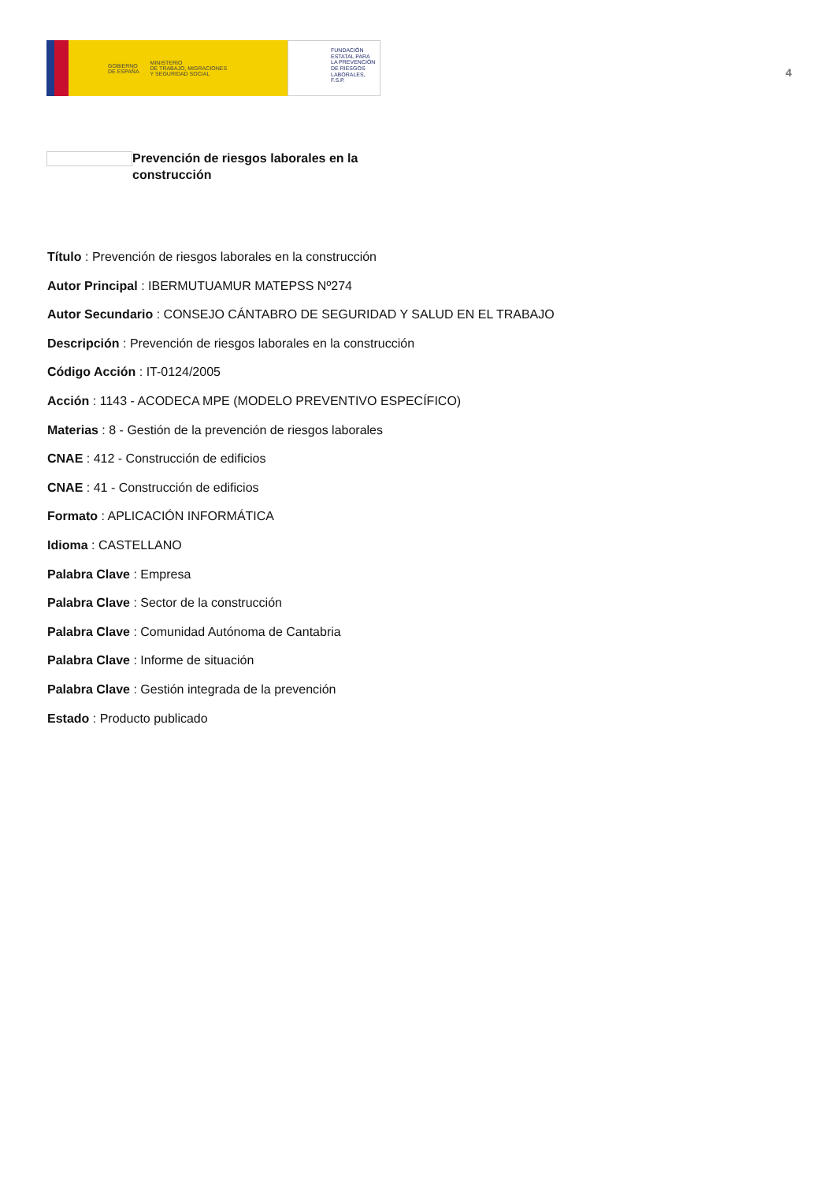GOBIERNO
DE ESPAÑA MINISTERIO
DE TRABAJO, MIGRACIONES
Y SEGURIDAD SOCIAL
FUNDACIÓN
ESTATAL PARA
LA PREVENCIÓN
DE RIESGOS
LABORALES, F.S.P.
4
Prevención de riesgos laborales en la construcción
Título : Prevención de riesgos laborales en la construcción
Autor Principal : IBERMUTUAMUR MATEPSS Nº274
Autor Secundario : CONSEJO CÁNTABRO DE SEGURIDAD Y SALUD EN EL TRABAJO
Descripción : Prevención de riesgos laborales en la construcción
Código Acción : IT-0124/2005
Acción : 1143 - ACODECA MPE (MODELO PREVENTIVO ESPECÍFICO)
Materias : 8 - Gestión de la prevención de riesgos laborales
CNAE : 412 - Construcción de edificios
CNAE : 41 - Construcción de edificios
Formato : APLICACIÓN INFORMÁTICA
Idioma : CASTELLANO
Palabra Clave : Empresa
Palabra Clave : Sector de la construcción
Palabra Clave : Comunidad Autónoma de Cantabria
Palabra Clave : Informe de situación
Palabra Clave : Gestión integrada de la prevención
Estado : Producto publicado